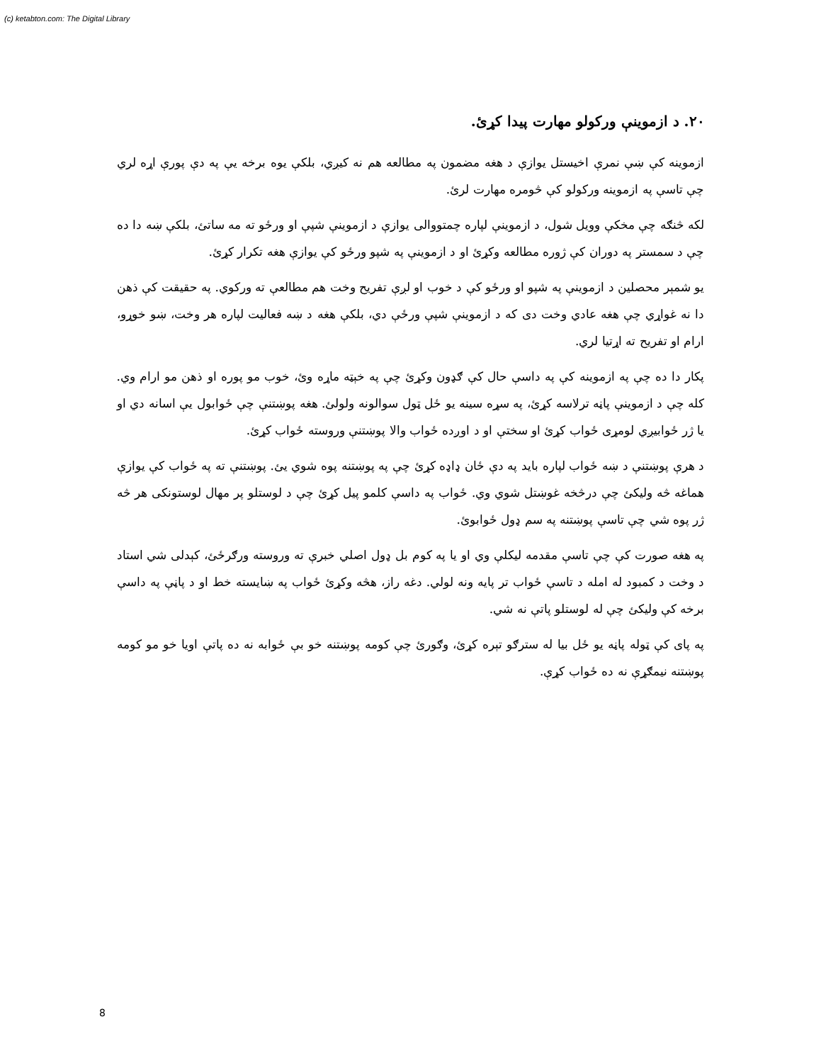(c) ketabton.com: The Digital Library
۲۰. د ازموينې ورکولو مهارت پيدا کړئ.
ازموينه کې ښې نمرې اخيستل يوازې د هغه مضمون په مطالعه هم نه کيږي، بلکې يوه برخه يې په دې پورې اړه لري چې تاسې په ازموينه ورکولو کې څومره مهارت لرئ.
لکه څنګه چې مخکې وويل شول، د ازموينې لپاره چمتووالی يوازې د ازموينې شپې او ورځو ته مه ساتئ، بلکې ښه دا ده چې د سمستر په دوران کې ژوره مطالعه وکړئ او د ازموينې په شپو ورځو کې يوازې هغه تکرار کړئ.
يو شمېر محصلين د ازموينې په شپو او ورځو کې د خوب او لږې تفريح وخت هم مطالعې ته ورکوي. په حقيقت کې ذهن دا نه غواړي چې هغه عادي وخت دی که د ازموينې شپې ورځې دي، بلکې هغه د ښه فعاليت لپاره هر وخت، ښو خوړو، ارام او تفريح ته اړتيا لري.
پکار دا ده چې په ازموينه کې په داسې حال کې ګډون وکړئ چې په خېټه ماړه وئ، خوب مو پوره او ذهن مو ارام وي. کله چې د ازموينې پاڼه ترلاسه کړئ، په سړه سينه يو ځل ټول سوالونه ولولئ. هغه پوښتنې چې ځوابول يې اسانه دي او يا ژر ځوابيږي لومړی ځواب کړئ او سختې او د اوږده ځواب والا پوښتنې وروسته ځواب کړئ.
د هرې پوښتنې د ښه ځواب لپاره بايد په دې ځان ډاډه کړئ چې په پوښتنه پوه شوي يئ. پوښتنې ته په ځواب کې يوازې هماغه څه وليکئ چې درڅخه غوښتل شوي وي. ځواب په داسې کلمو پيل کړئ چې د لوستلو پر مهال لوستونکی هر څه ژر پوه شي چې تاسې پوښتنه په سم ډول ځوابوئ.
په هغه صورت کې چې تاسې مقدمه ليکلې وي او يا په کوم بل ډول اصلي خبرې ته وروسته ورګرځئ، کېدلی شي استاد د وخت د کمبود له امله د تاسې ځواب تر پايه ونه لولي. دغه راز، هڅه وکړئ ځواب په ښايسته خط او د پاڼې په داسې برخه کې وليکئ چې له لوستلو پاتې نه شي.
په پای کې ټوله پاڼه يو ځل بيا له سترګو تېره کړئ، وګورئ چې کومه پوښتنه خو بې ځوابه نه ده پاتې اويا خو مو کومه پوښتنه نيمګړې نه ده ځواب کړې.
8